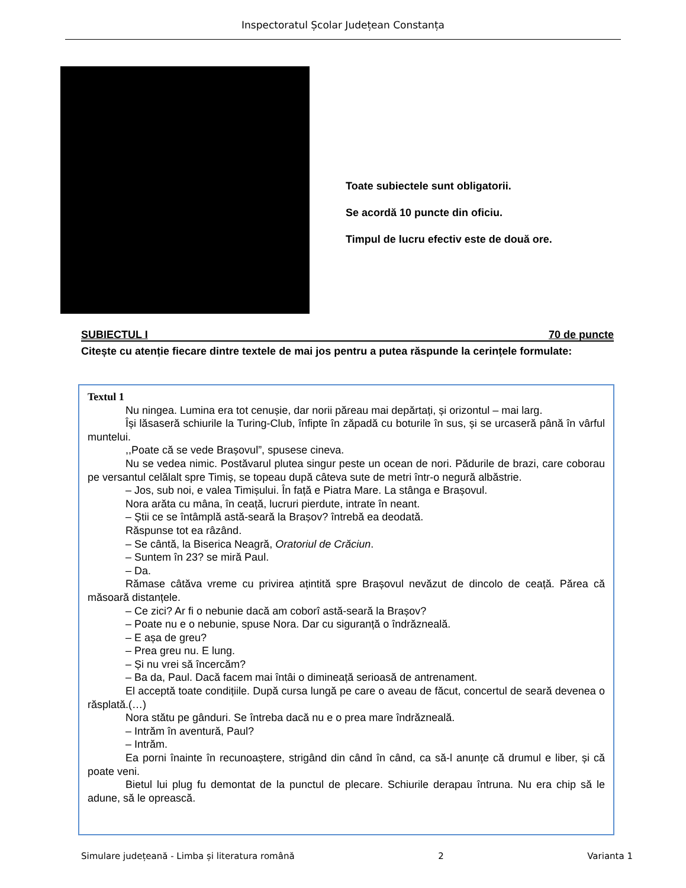Inspectoratul Școlar Județean Constanța
Toate subiectele sunt obligatorii.
Se acordă 10 puncte din oficiu.
Timpul de lucru efectiv este de două ore.
SUBIECTUL I 70 de puncte
Citește cu atenție fiecare dintre textele de mai jos pentru a putea răspunde la cerințele formulate:
Textul 1
Nu ningea. Lumina era tot cenușie, dar norii păreau mai depărtați, și orizontul – mai larg.
Își lăsaseră schiurile la Turing-Club, înfipte în zăpadă cu boturile în sus, și se urcaseră până în vârful muntelui.
,,Poate că se vede Brașovul”, spusese cineva.
Nu se vedea nimic. Postăvarul plutea singur peste un ocean de nori. Pădurile de brazi, care coborau pe versantul celălalt spre Timiș, se topeau după câteva sute de metri într-o negură albăstrie.
– Jos, sub noi, e valea Timișului. În față e Piatra Mare. La stânga e Brașovul.
Nora arăta cu mâna, în ceață, lucruri pierdute, intrate în neant.
– Știi ce se întâmplă astă-seară la Brașov? întrebă ea deodată.
Răspunse tot ea râzând.
– Se cântă, la Biserica Neagră, Oratoriul de Crăciun.
– Suntem în 23? se miră Paul.
– Da.
Rămase câtăva vreme cu privirea ațintită spre Brașovul nevăzut de dincolo de ceață. Părea că măsoară distanțele.
– Ce zici? Ar fi o nebunie dacă am coborî astă-seară la Brașov?
– Poate nu e o nebunie, spuse Nora. Dar cu siguranță o îndrăzneală.
– E așa de greu?
– Prea greu nu. E lung.
– Și nu vrei să încercăm?
– Ba da, Paul. Dacă facem mai întâi o dimineață serioasă de antrenament.
El acceptă toate condițiile. După cursa lungă pe care o aveau de făcut, concertul de seară devenea o răsplată.(…)
Nora stătu pe gânduri. Se întreba dacă nu e o prea mare îndrăzneală.
– Intrăm în aventură, Paul?
– Intrăm.
Ea porni înainte în recunoaștere, strigând din când în când, ca să-l anunțe că drumul e liber, și că poate veni.
Bietul lui plug fu demontat de la punctul de plecare. Schiurile derapau întruna. Nu era chip să le adune, să le oprească.
Simulare județeană - Limba și literatura română 2 Varianta 1